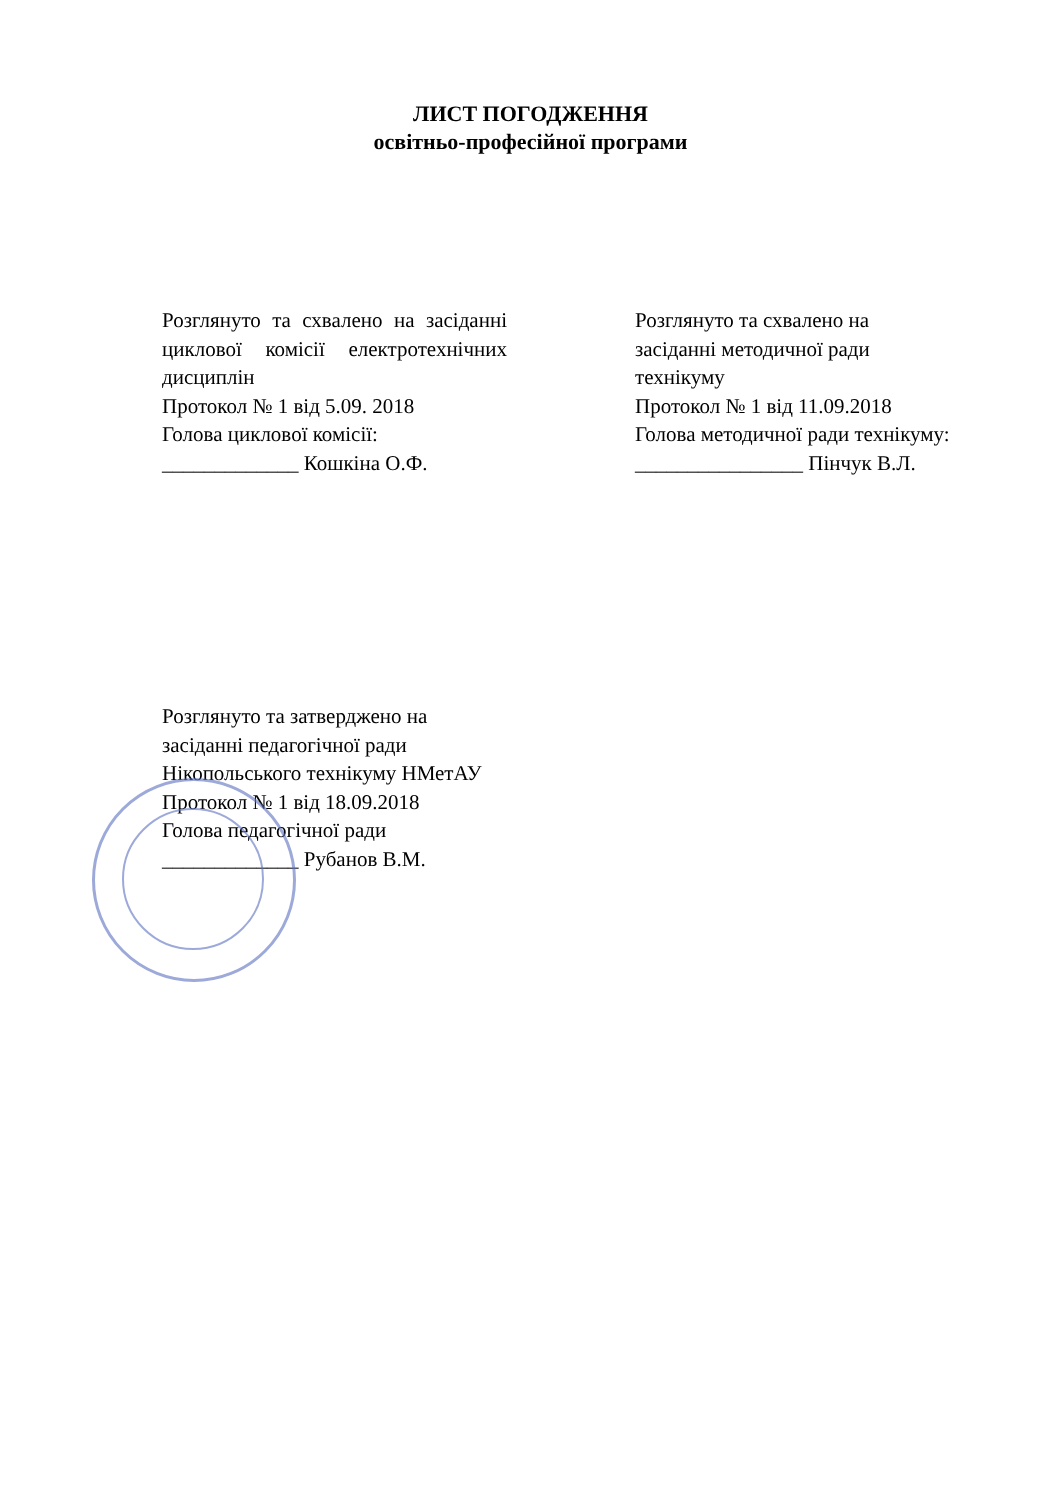ЛИСТ ПОГОДЖЕННЯ
освітньо-професійної програми
Розглянуто та схвалено на засіданні циклової комісії електротехнічних дисциплін
Протокол № 1 від 5.09. 2018
Голова циклової комісії:
_____________ Кошкіна О.Ф.
Розглянуто та схвалено на
засіданні методичної ради
технікуму
Протокол № 1 від 11.09.2018
Голова методичної ради технікуму:
________________ Пінчук В.Л.
Розглянуто та затверджено на
засіданні педагогічної ради
Нікопольського технікуму НМетАУ
Протокол № 1 від 18.09.2018
Голова педагогічної ради
_____________ Рубанов В.М.